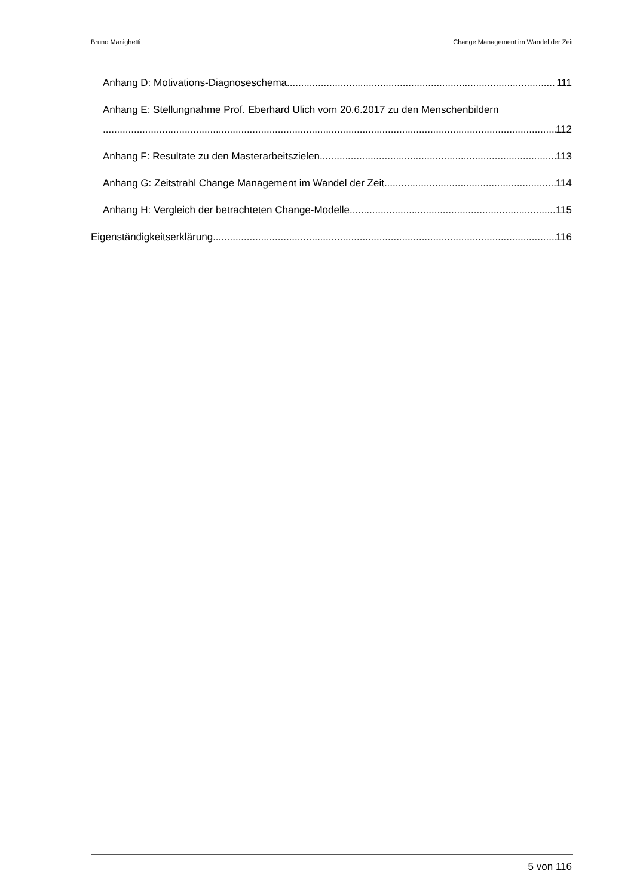Bruno Manighetti Change Management im Wandel der Zeit
Anhang D: Motivations-Diagnoseschema 111
Anhang E: Stellungnahme Prof. Eberhard Ulich vom 20.6.2017 zu den Menschenbildern
112
Anhang F: Resultate zu den Masterarbeitszielen 113
Anhang G: Zeitstrahl Change Management im Wandel der Zeit 114
Anhang H: Vergleich der betrachteten Change-Modelle 115
Eigenständigkeitserklärung 116
5 von 116